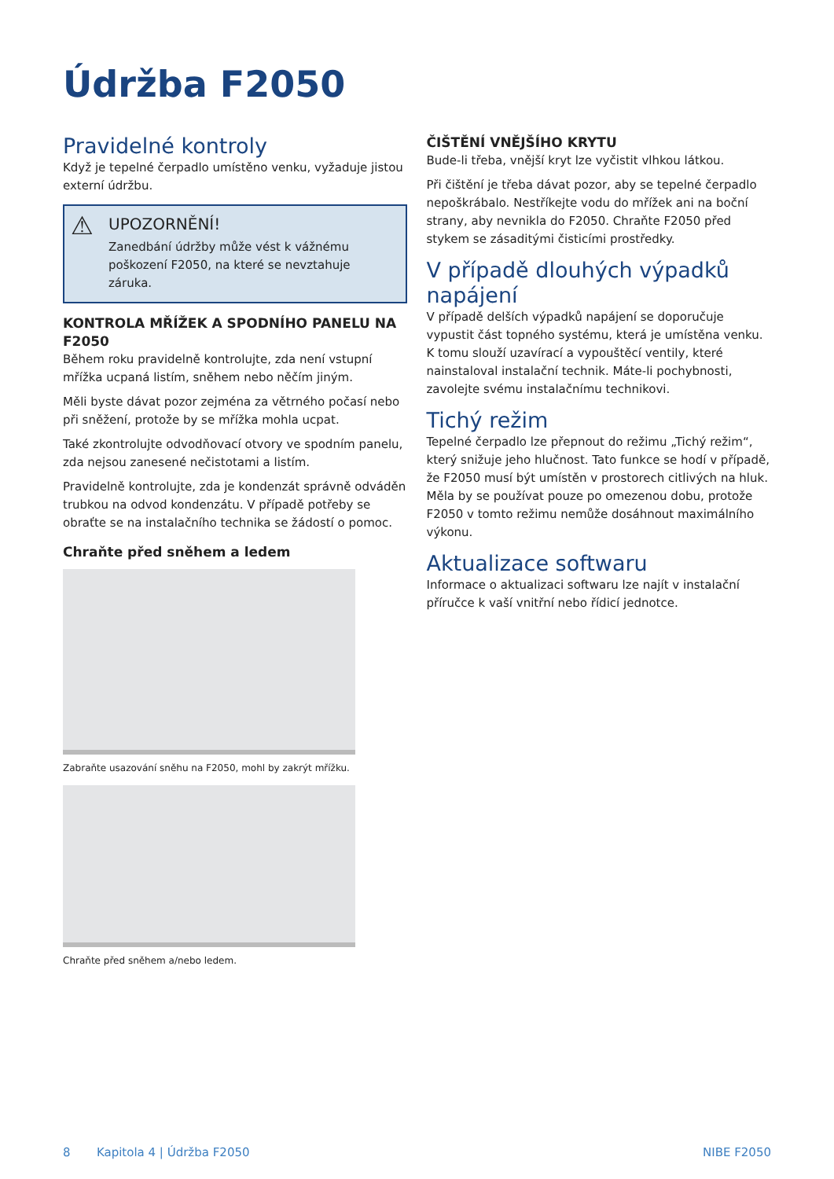Údržba F2050
Pravidelné kontroly
Když je tepelné čerpadlo umístěno venku, vyžaduje jistou externí údržbu.
⚠ UPOZORNĚNÍ!
Zanedbání údržby může vést k vážnému poškození F2050, na které se nevztahuje záruka.
KONTROLA MŘÍŽEK A SPODNÍHO PANELU NA F2050
Během roku pravidelně kontrolujte, zda není vstupní mřížka ucpaná listím, sněhem nebo něčím jiným.
Měli byste dávat pozor zejména za větrného počasí nebo při sněžení, protože by se mřížka mohla ucpat.
Také zkontrolujte odvodňovací otvory ve spodním panelu, zda nejsou zanesené nečistotami a listím.
Pravidelně kontrolujte, zda je kondenzát správně odváděn trubkou na odvod kondenzátu. V případě potřeby se obraťte se na instalačního technika se žádostí o pomoc.
Chraňte před sněhem a ledem
Zabraňte usazování sněhu na F2050, mohl by zakrýt mřížku.
Chraňte před sněhem a/nebo ledem.
ČIŠTĚNÍ VNĚJŠÍHO KRYTU
Bude-li třeba, vnější kryt lze vyčistit vlhkou látkou.
Při čištění je třeba dávat pozor, aby se tepelné čerpadlo nepoškrábalo. Nestříkejte vodu do mřížek ani na boční strany, aby nevnikla do F2050. Chraňte F2050 před stykem se zásaditými čisticími prostředky.
V případě dlouhých výpadků napájení
V případě delších výpadků napájení se doporučuje vypustit část topného systému, která je umístěna venku. K tomu slouží uzavírací a vypouštěcí ventily, které nainstaloval instalační technik. Máte-li pochybnosti, zavolejte svému instalačnímu technikovi.
Tichý režim
Tepelné čerpadlo lze přepnout do režimu „Tichý režim“, který snižuje jeho hlučnost. Tato funkce se hodí v případě, že F2050 musí být umístěn v prostorech citlivých na hluk. Měla by se používat pouze po omezenou dobu, protože F2050 v tomto režimu nemůže dosáhnout maximálního výkonu.
Aktualizace softwaru
Informace o aktualizaci softwaru lze najít v instalační příručce k vaší vnitřní nebo řídicí jednotce.
8 Kapitola 4 | Údržba F2050 NIBE F2050